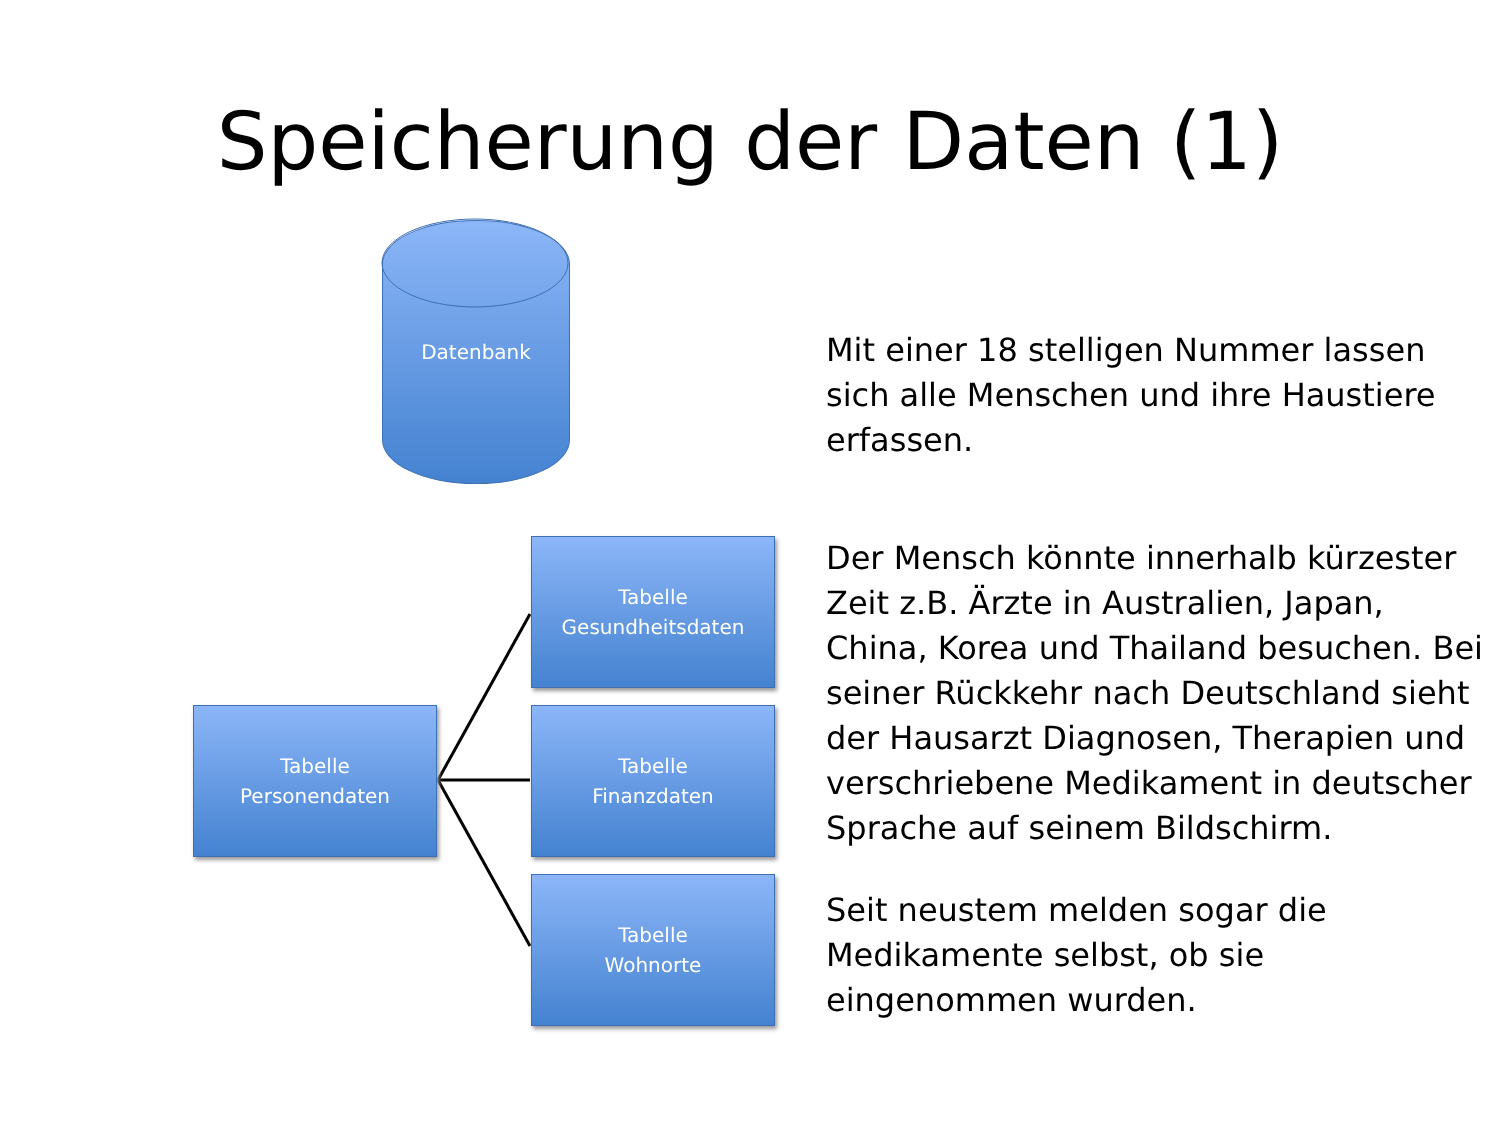Speicherung der Daten (1)
Datenbank
Tabelle
Personendaten
Tabelle
Gesundheitsdaten
Tabelle
Finanzdaten
Tabelle
Wohnorte
Mit einer 18 stelligen Nummer lassen sich alle Menschen und ihre Haustiere erfassen.
Der Mensch könnte innerhalb kürzester Zeit z.B. Ärzte in Australien, Japan, China, Korea und Thailand besuchen. Bei seiner Rückkehr nach Deutschland sieht der Hausarzt Diagnosen, Therapien und verschriebene Medikament in deutscher Sprache auf seinem Bildschirm.
Seit neustem melden sogar die Medikamente selbst, ob sie eingenommen wurden.